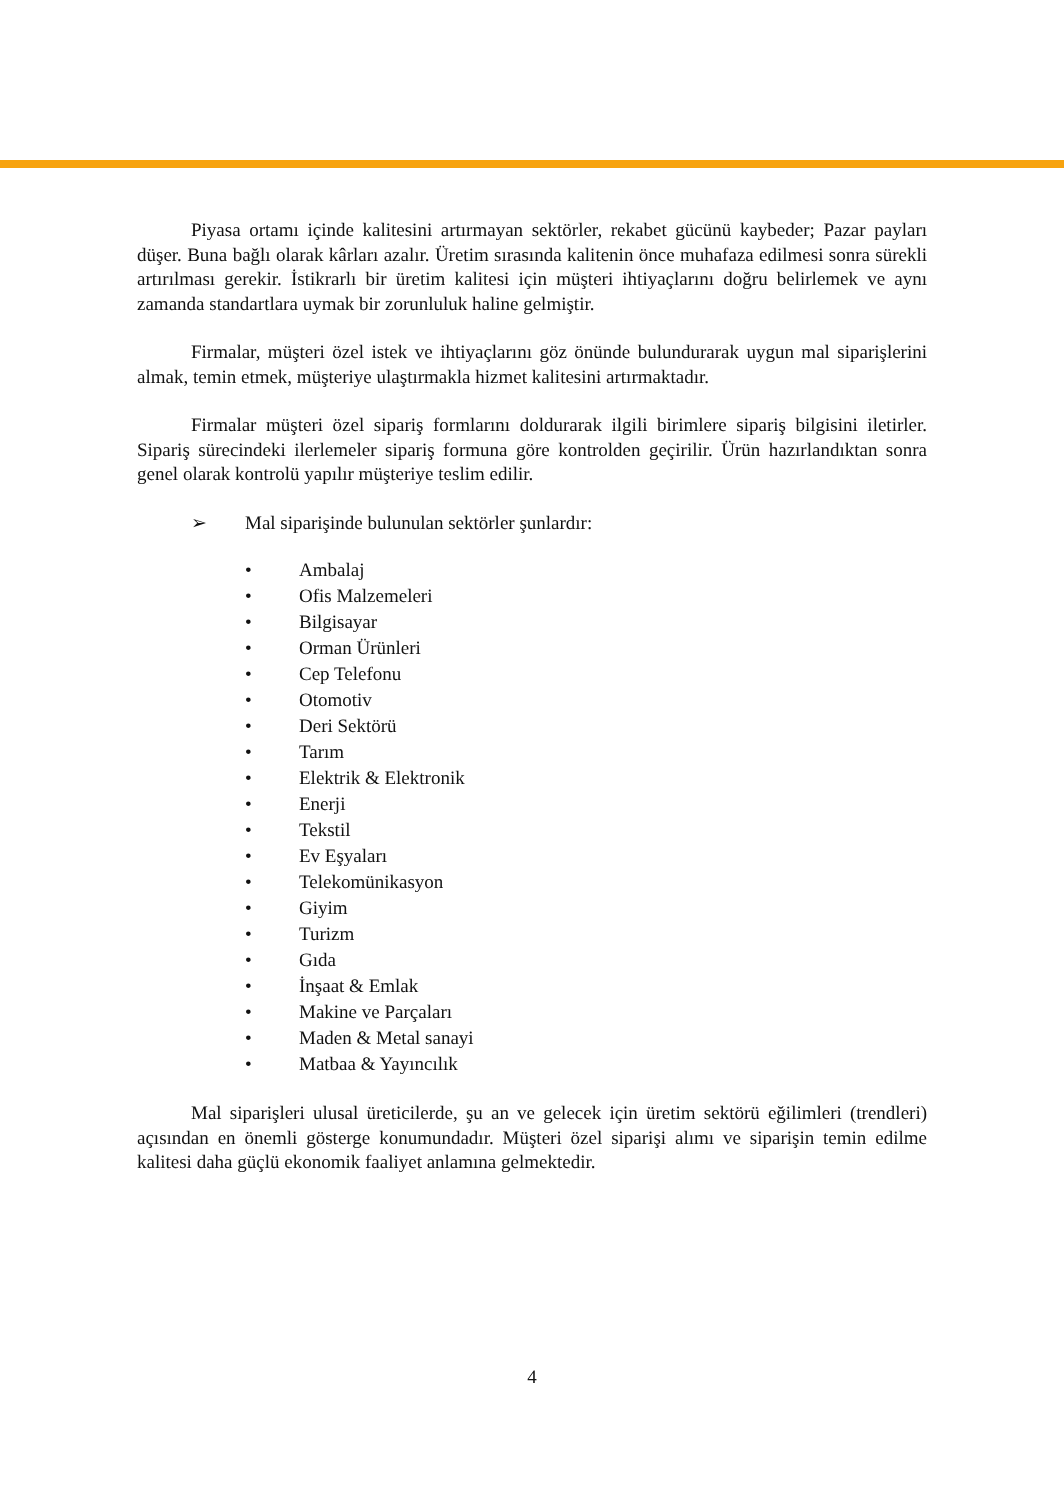Piyasa ortamı içinde kalitesini artırmayan sektörler, rekabet gücünü kaybeder; Pazar payları düşer. Buna bağlı olarak kârları azalır. Üretim sırasında kalitenin önce muhafaza edilmesi sonra sürekli artırılması gerekir. İstikrarlı bir üretim kalitesi için müşteri ihtiyaçlarını doğru belirlemek ve aynı zamanda standartlara uymak bir zorunluluk haline gelmiştir.
Firmalar, müşteri özel istek ve ihtiyaçlarını göz önünde bulundurarak uygun mal siparişlerini almak, temin etmek, müşteriye ulaştırmakla hizmet kalitesini artırmaktadır.
Firmalar müşteri özel sipariş formlarını doldurarak ilgili birimlere sipariş bilgisini iletirler. Sipariş sürecindeki ilerlemeler sipariş formuna göre kontrolden geçirilir. Ürün hazırlandıktan sonra genel olarak kontrolü yapılır müşteriye teslim edilir.
➢ Mal siparişinde bulunulan sektörler şunlardır:
• Ambalaj
• Ofis Malzemeleri
• Bilgisayar
• Orman Ürünleri
• Cep Telefonu
• Otomotiv
• Deri Sektörü
• Tarım
• Elektrik & Elektronik
• Enerji
• Tekstil
• Ev Eşyaları
• Telekomünikasyon
• Giyim
• Turizm
• Gıda
• İnşaat & Emlak
• Makine ve Parçaları
• Maden & Metal sanayi
• Matbaa & Yayıncılık
Mal siparişleri ulusal üreticilerde, şu an ve gelecek için üretim sektörü eğilimleri (trendleri) açısından en önemli gösterge konumundadır. Müşteri özel siparişi alımı ve siparişin temin edilme kalitesi daha güçlü ekonomik faaliyet anlamına gelmektedir.
4